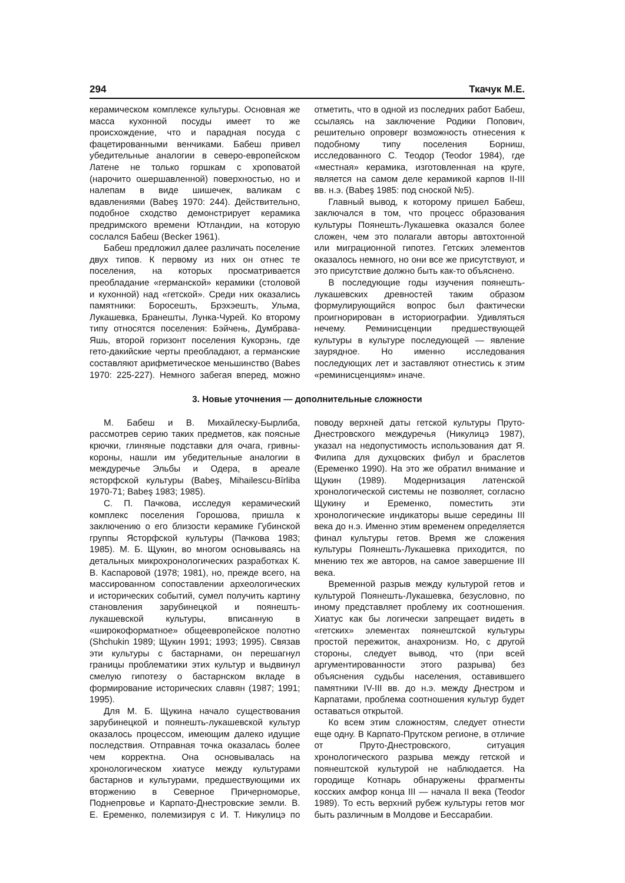294 Ткачук М.Е.
керамическом комплексе культуры. Основная же масса кухонной посуды имеет то же происхождение, что и парадная посуда с фацетированными венчиками. Бабеш привел убедительные аналогии в северо-европейском Латене не только горшкам с хроповатой (нарочито ошершавленной) поверхностью, но и налепам в виде шишечек, валикам с вдавлениями (Babeş 1970: 244). Действительно, подобное сходство демонстрирует керамика предримского времени Ютландии, на которую сослался Бабеш (Becker 1961).
Бабеш предложил далее различать поселение двух типов. К первому из них он отнес те поселения, на которых просматривается преобладание «германской» керамики (столовой и кухонной) над «гетской». Среди них оказались памятники: Боросешть, Брэхэешть, Ульма, Лукашевка, Бранешты, Лунка-Чурей. Ко второму типу относятся поселения: Бэйчень, Думбрава-Яшь, второй горизонт поселения Кукорэнь, где гето-дакийские черты преобладают, а германские составляют арифметическое меньшинство (Babes 1970: 225-227). Немного забегая вперед, можно отметить, что в одной из последних работ Бабеш, ссылаясь на заключение Родики Попович, решительно опроверг возможность отнесения к подобному типу поселения Борниш, исследованного С. Теодор (Teodor 1984), где «местная» керамика, изготовленная на круге, является на самом деле керамикой карпов II-III вв. н.э. (Babeş 1985: под сноской №5).
Главный вывод, к которому пришел Бабеш, заключался в том, что процесс образования культуры Поянешть-Лукашевка оказался более сложен, чем это полагали авторы автохтонной или миграционной гипотез. Гетских элементов оказалось немного, но они все же присутствуют, и это присутствие должно быть как-то объяснено.
В последующие годы изучения поянешть-лукашевских древностей таким образом формулирующийся вопрос был фактически проигнорирован в историографии. Удивляться нечему. Реминисценции предшествующей культуры в культуре последующей — явление заурядное. Но именно исследования последующих лет и заставляют отнестись к этим «реминисценциям» иначе.
3. Новые уточнения — дополнительные сложности
М. Бабеш и В. Михайлеску-Бырлиба, рассмотрев серию таких предметов, как поясные крючки, глиняные подставки для очага, гривны-короны, нашли им убедительные аналогии в междуречье Эльбы и Одера, в ареале ясторфской культуры (Babeş, Mihailescu-Bîrliba 1970-71; Babeş 1983; 1985).
С. П. Пачкова, исследуя керамический комплекс поселения Горошова, пришла к заключению о его близости керамике Губинской группы Ясторфской культуры (Пачкова 1983; 1985). М. Б. Щукин, во многом основываясь на детальных микрохронологических разработках К. В. Каспаровой (1978; 1981), но, прежде всего, на массированном сопоставлении археологических и исторических событий, сумел получить картину становления зарубинецкой и поянешть-лукашевской культуры, вписанную в «широкоформатное» общеевропейское полотно (Shchukin 1989; Щукин 1991; 1993; 1995). Связав эти культуры с бастарнами, он перешагнул границы проблематики этих культур и выдвинул смелую гипотезу о бастарнском вкладе в формирование исторических славян (1987; 1991; 1995).
Для М. Б. Щукина начало существования зарубинецкой и поянешть-лукашевской культур оказалось процессом, имеющим далеко идущие последствия. Отправная точка оказалась более чем корректна. Она основывалась на хронологическом хиатусе между культурами бастарнов и культурами, предшествующими их вторжению в Северное Причерноморье, Поднепровье и Карпато-Днестровские земли. В. Е. Еременко, полемизируя с И. Т. Никулицэ по поводу верхней даты гетской культуры Пруто-Днестровского междуречья (Никулицэ 1987), указал на недопустимость использования дат Я. Филипа для духцовских фибул и браслетов (Еременко 1990). На это же обратил внимание и Щукин (1989). Модернизация латенской хронологической системы не позволяет, согласно Щукину и Еременко, поместить эти хронологические индикаторы выше середины III века до н.э. Именно этим временем определяется финал культуры гетов. Время же сложения культуры Поянешть-Лукашевка приходится, по мнению тех же авторов, на самое завершение III века.
Временной разрыв между культурой гетов и культурой Поянешть-Лукашевка, безусловно, по иному представляет проблему их соотношения. Хиатус как бы логически запрещает видеть в «гетских» элементах поянештской культуры простой пережиток, анахронизм. Но, с другой стороны, следует вывод, что (при всей аргументированности этого разрыва) без объяснения судьбы населения, оставившего памятники IV-III вв. до н.э. между Днестром и Карпатами, проблема соотношения культур будет оставаться открытой.
Ко всем этим сложностям, следует отнести еще одну. В Карпато-Прутском регионе, в отличие от Пруто-Днестровского, ситуация хронологического разрыва между гетской и поянештской культурой не наблюдается. На городище Котнарь обнаружены фрагменты косских амфор конца III — начала II века (Teodor 1989). То есть верхний рубеж культуры гетов мог быть различным в Молдове и Бессарабии.